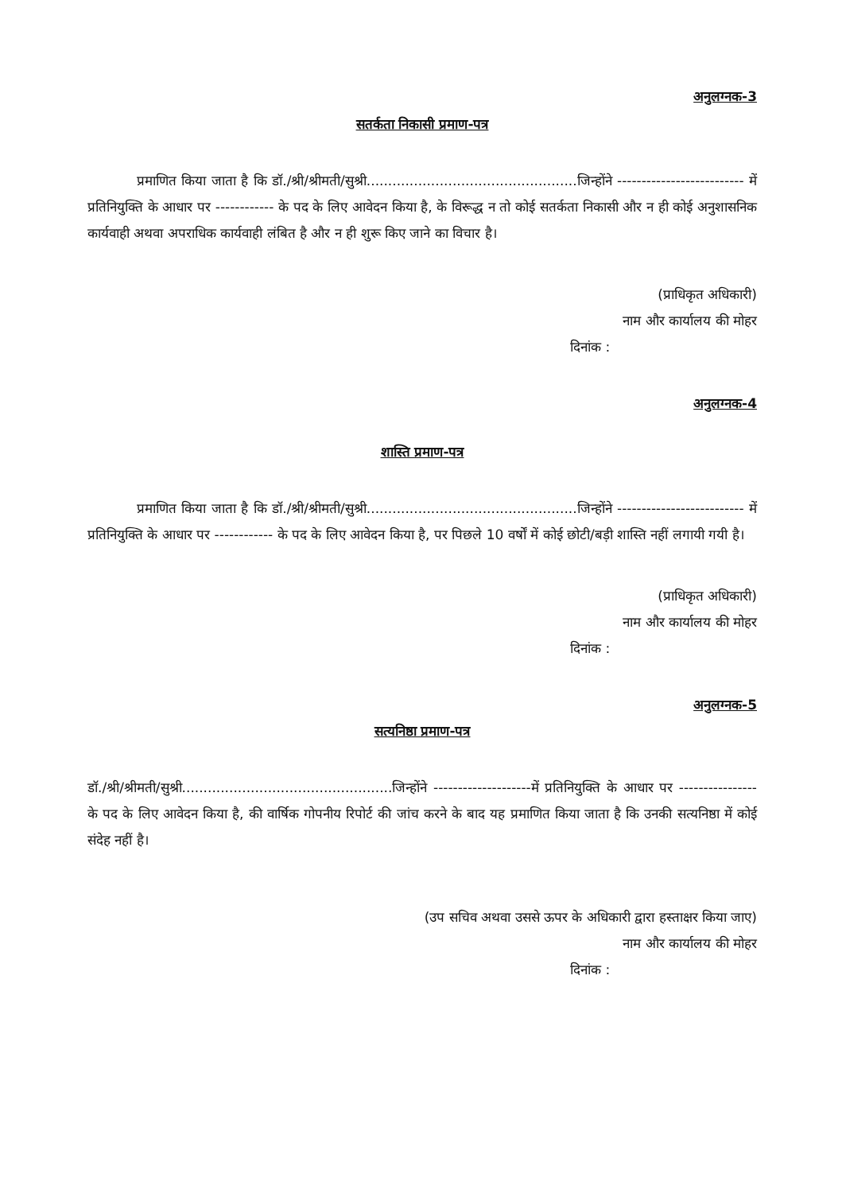अनुलग्नक-3
सतर्कता निकासी प्रमाण-पत्र
प्रमाणित किया जाता है कि डॉ./श्री/श्रीमती/सुश्री.................................................जिन्होंने -------------------------- में प्रतिनियुक्ति के आधार पर ------------ के पद के लिए आवेदन किया है, के विरूद्ध न तो कोई सतर्कता निकासी और न ही कोई अनुशासनिक कार्यवाही अथवा अपराधिक कार्यवाही लंबित है और न ही शुरू किए जाने का विचार है।
(प्राधिकृत अधिकारी)
नाम और कार्यालय की मोहर
दिनांक :
अनुलग्नक-4
शास्ति प्रमाण-पत्र
प्रमाणित किया जाता है कि डॉ./श्री/श्रीमती/सुश्री.................................................जिन्होंने -------------------------- में प्रतिनियुक्ति के आधार पर ------------ के पद के लिए आवेदन किया है, पर पिछले 10 वर्षों में कोई छोटी/बड़ी शास्ति नहीं लगायी गयी है।
(प्राधिकृत अधिकारी)
नाम और कार्यालय की मोहर
दिनांक :
अनुलग्नक-5
सत्यनिष्ठा प्रमाण-पत्र
डॉ./श्री/श्रीमती/सुश्री.................................................जिन्होंने --------------------में प्रतिनियुक्ति के आधार पर ---------------- के पद के लिए आवेदन किया है, की वार्षिक गोपनीय रिपोर्ट की जांच करने के बाद यह प्रमाणित किया जाता है कि उनकी सत्यनिष्ठा में कोई संदेह नहीं है।
(उप सचिव अथवा उससे ऊपर के अधिकारी द्वारा हस्ताक्षर किया जाए)
नाम और कार्यालय की मोहर
दिनांक :